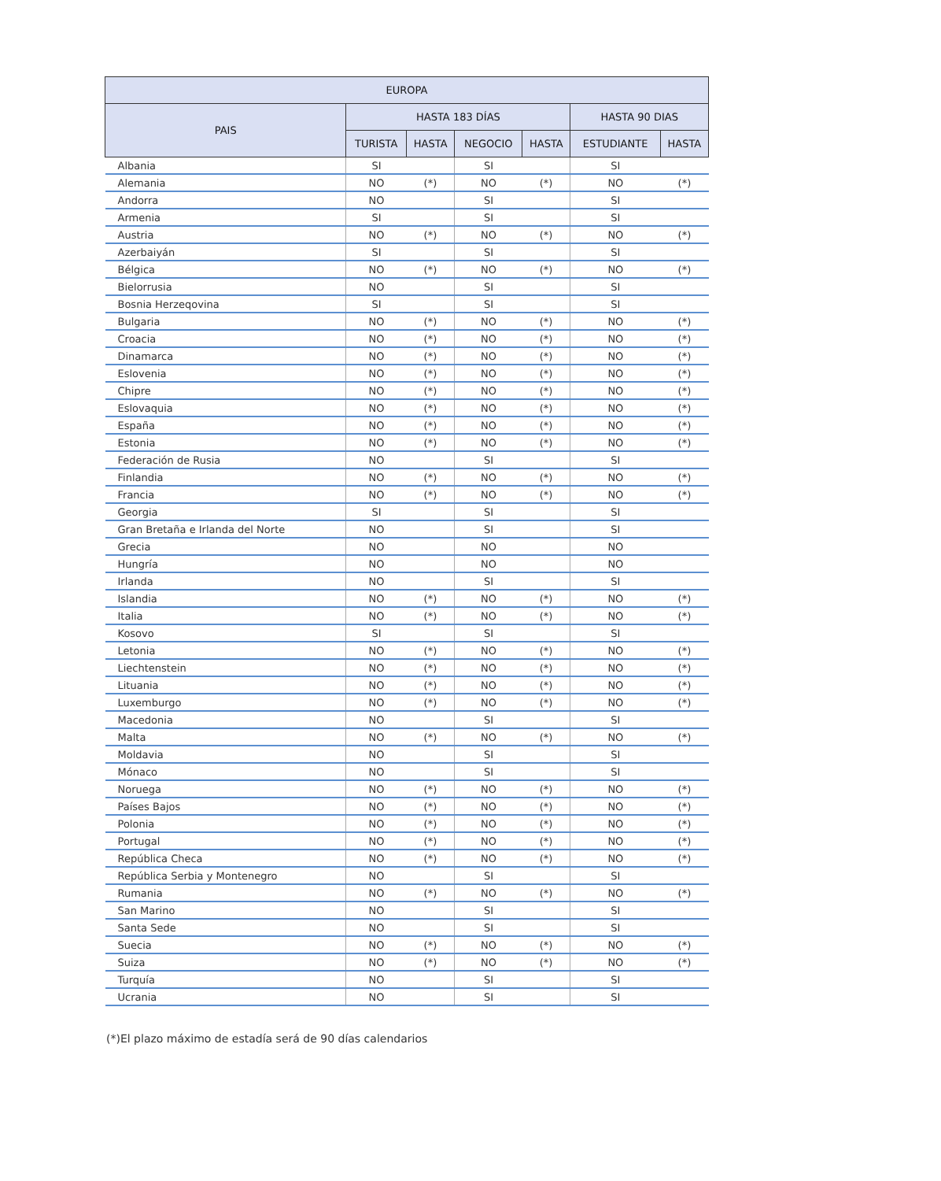| EUROPA | | | | | | |
| --- | --- | --- | --- | --- | --- | --- |
| PAIS | HASTA 183 DÍAS | | | | HASTA 90 DIAS | |
| | TURISTA | HASTA | NEGOCIO | HASTA | ESTUDIANTE | HASTA |
| Albania | SI | | SI | | SI | |
| Alemania | NO | (*) | NO | (*) | NO | (*) |
| Andorra | NO | | SI | | SI | |
| Armenia | SI | | SI | | SI | |
| Austria | NO | (*) | NO | (*) | NO | (*) |
| Azerbaiyán | SI | | SI | | SI | |
| Bélgica | NO | (*) | NO | (*) | NO | (*) |
| Bielorrusia | NO | | SI | | SI | |
| Bosnia Herzeqovina | SI | | SI | | SI | |
| Bulgaria | NO | (*) | NO | (*) | NO | (*) |
| Croacia | NO | (*) | NO | (*) | NO | (*) |
| Dinamarca | NO | (*) | NO | (*) | NO | (*) |
| Eslovenia | NO | (*) | NO | (*) | NO | (*) |
| Chipre | NO | (*) | NO | (*) | NO | (*) |
| Eslovaquia | NO | (*) | NO | (*) | NO | (*) |
| España | NO | (*) | NO | (*) | NO | (*) |
| Estonia | NO | (*) | NO | (*) | NO | (*) |
| Federación de Rusia | NO | | SI | | SI | |
| Finlandia | NO | (*) | NO | (*) | NO | (*) |
| Francia | NO | (*) | NO | (*) | NO | (*) |
| Georgia | SI | | SI | | SI | |
| Gran Bretaña e Irlanda del Norte | NO | | SI | | SI | |
| Grecia | NO | | NO | | NO | |
| Hungría | NO | | NO | | NO | |
| Irlanda | NO | | SI | | SI | |
| Islandia | NO | (*) | NO | (*) | NO | (*) |
| Italia | NO | (*) | NO | (*) | NO | (*) |
| Kosovo | SI | | SI | | SI | |
| Letonia | NO | (*) | NO | (*) | NO | (*) |
| Liechtenstein | NO | (*) | NO | (*) | NO | (*) |
| Lituania | NO | (*) | NO | (*) | NO | (*) |
| Luxemburgo | NO | (*) | NO | (*) | NO | (*) |
| Macedonia | NO | | SI | | SI | |
| Malta | NO | (*) | NO | (*) | NO | (*) |
| Moldavia | NO | | SI | | SI | |
| Mónaco | NO | | SI | | SI | |
| Noruega | NO | (*) | NO | (*) | NO | (*) |
| Países Bajos | NO | (*) | NO | (*) | NO | (*) |
| Polonia | NO | (*) | NO | (*) | NO | (*) |
| Portugal | NO | (*) | NO | (*) | NO | (*) |
| República Checa | NO | (*) | NO | (*) | NO | (*) |
| República Serbia y Montenegro | NO | | SI | | SI | |
| Rumania | NO | (*) | NO | (*) | NO | (*) |
| San Marino | NO | | SI | | SI | |
| Santa Sede | NO | | SI | | SI | |
| Suecia | NO | (*) | NO | (*) | NO | (*) |
| Suiza | NO | (*) | NO | (*) | NO | (*) |
| Turquía | NO | | SI | | SI | |
| Ucrania | NO | | SI | | SI | |
(*)El plazo máximo de estadía será de 90 días calendarios